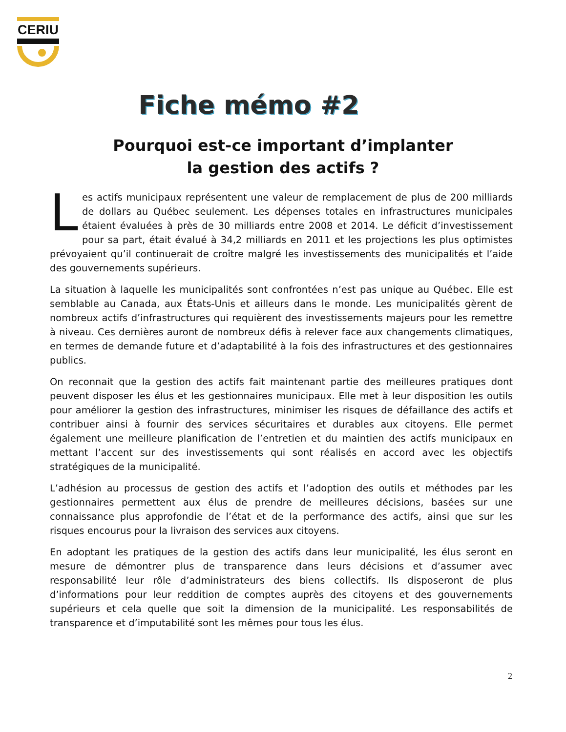CERIU
Fiche mémo #2
Pourquoi est-ce important d’implanter
la gestion des actifs ?
Les actifs municipaux représentent une valeur de remplacement de plus de 200 milliards de dollars au Québec seulement. Les dépenses totales en infrastructures municipales étaient évaluées à près de 30 milliards entre 2008 et 2014. Le déficit d’investissement pour sa part, était évalué à 34,2 milliards en 2011 et les projections les plus optimistes prévoyaient qu’il continuerait de croître malgré les investissements des municipalités et l’aide des gouvernements supérieurs.
La situation à laquelle les municipalités sont confrontées n’est pas unique au Québec. Elle est semblable au Canada, aux États-Unis et ailleurs dans le monde. Les municipalités gèrent de nombreux actifs d’infrastructures qui requièrent des investissements majeurs pour les remettre à niveau. Ces dernières auront de nombreux défis à relever face aux changements climatiques, en termes de demande future et d’adaptabilité à la fois des infrastructures et des gestionnaires publics.
On reconnait que la gestion des actifs fait maintenant partie des meilleures pratiques dont peuvent disposer les élus et les gestionnaires municipaux. Elle met à leur disposition les outils pour améliorer la gestion des infrastructures, minimiser les risques de défaillance des actifs et contribuer ainsi à fournir des services sécuritaires et durables aux citoyens. Elle permet également une meilleure planification de l’entretien et du maintien des actifs municipaux en mettant l’accent sur des investissements qui sont réalisés en accord avec les objectifs stratégiques de la municipalité.
L’adhésion au processus de gestion des actifs et l’adoption des outils et méthodes par les gestionnaires permettent aux élus de prendre de meilleures décisions, basées sur une connaissance plus approfondie de l’état et de la performance des actifs, ainsi que sur les risques encourus pour la livraison des services aux citoyens.
En adoptant les pratiques de la gestion des actifs dans leur municipalité, les élus seront en mesure de démontrer plus de transparence dans leurs décisions et d’assumer avec responsabilité leur rôle d’administrateurs des biens collectifs. Ils disposeront de plus d’informations pour leur reddition de comptes auprès des citoyens et des gouvernements supérieurs et cela quelle que soit la dimension de la municipalité. Les responsabilités de transparence et d’imputabilité sont les mêmes pour tous les élus.
2